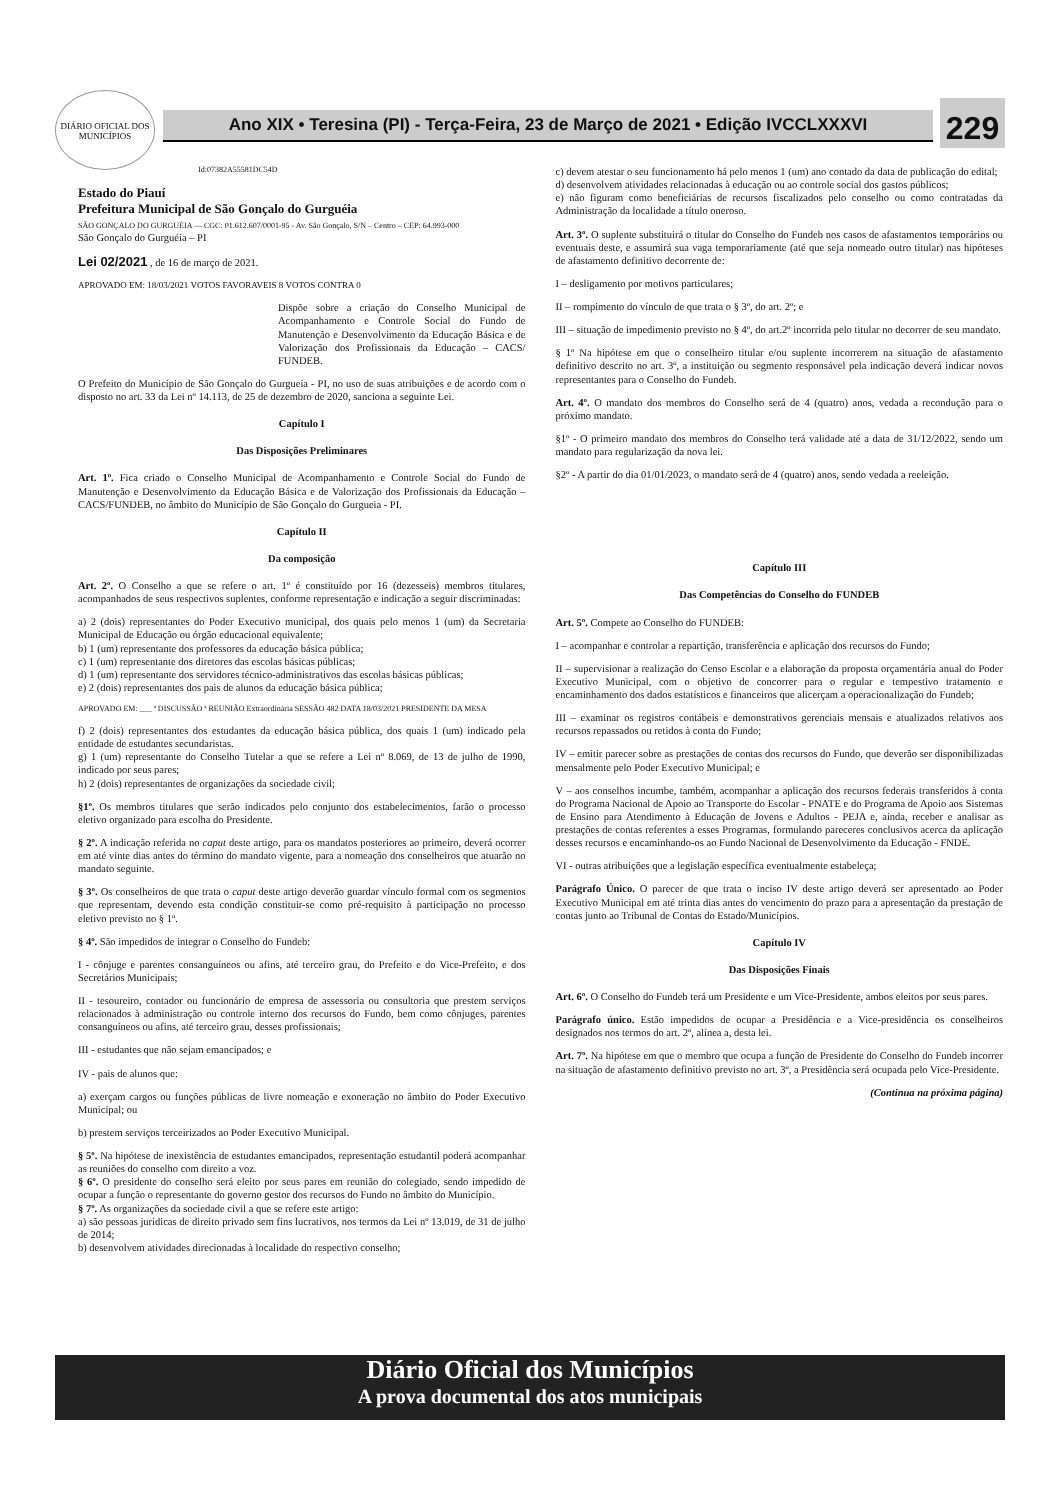DIÁRIO OFICIAL DOS MUNICÍPIOS
Ano XIX • Teresina (PI) - Terça-Feira, 23 de Março de 2021 • Edição IVCCLXXXVI
229
Id:07382A55581DC54D
Estado do Piauí
Prefeitura Municipal de São Gonçalo do Gurguéia
SÃO GONÇALO DO GURGUÉIA — CGC: 01.612.607/0001-95 - Av. São Gonçalo, S/N – Centro – CEP: 64.993-000
São Gonçalo do Gurguéia – PI
Lei 02/2021 , de 16 de março de 2021.
APROVADO EM: 18/03/2021 VOTOS FAVORAVEIS 8 VOTOS CONTRA 0
Dispõe sobre a criação do Conselho Municipal de Acompanhamento e Controle Social do Fundo de Manutenção e Desenvolvimento da Educação Básica e de Valorização dos Profissionais da Educação – CACS/ FUNDEB.
O Prefeito do Município de São Gonçalo do Gurgueia - PI, no uso de suas atribuições e de acordo com o disposto no art. 33 da Lei nº 14.113, de 25 de dezembro de 2020, sanciona a seguinte Lei.
Capítulo I
Das Disposições Preliminares
Art. 1º. Fica criado o Conselho Municipal de Acompanhamento e Controle Social do Fundo de Manutenção e Desenvolvimento da Educação Básica e de Valorização dos Profissionais da Educação – CACS/FUNDEB, no âmbito do Município de São Gonçalo do Gurgueia - PI.
Capítulo II
Da composição
Art. 2º. O Conselho a que se refere o art. 1º é constituído por 16 (dezesseis) membros titulares, acompanhados de seus respectivos suplentes, conforme representação e indicação a seguir discriminadas:
a) 2 (dois) representantes do Poder Executivo municipal, dos quais pelo menos 1 (um) da Secretaria Municipal de Educação ou órgão educacional equivalente;
b) 1 (um) representante dos professores da educação básica pública;
c) 1 (um) representante dos diretores das escolas básicas públicas;
d) 1 (um) representante dos servidores técnico-administrativos das escolas básicas públicas;
e) 2 (dois) representantes dos pais de alunos da educação básica pública;
APROVADO EM: ___ ª DISCUSSÃO ª REUNIÃO Extraordinária SESSÃO 482 DATA 18/03/2021 PRESIDENTE DA MESA
f) 2 (dois) representantes dos estudantes da educação básica pública, dos quais 1 (um) indicado pela entidade de estudantes secundaristas.
g) 1 (um) representante do Conselho Tutelar a que se refere a Lei nº 8.069, de 13 de julho de 1990, indicado por seus pares;
h) 2 (dois) representantes de organizações da sociedade civil;
§1º. Os membros titulares que serão indicados pelo conjunto dos estabelecimentos, farão o processo eletivo organizado para escolha do Presidente.
§ 2º. A indicação referida no caput deste artigo, para os mandatos posteriores ao primeiro, deverá ocorrer em até vinte dias antes do término do mandato vigente, para a nomeação dos conselheiros que atuarão no mandato seguinte.
§ 3º. Os conselheiros de que trata o caput deste artigo deverão guardar vínculo formal com os segmentos que representam, devendo esta condição constituir-se como pré-requisito à participação no processo eletivo previsto no § 1º.
§ 4º. São impedidos de integrar o Conselho do Fundeb:
I - cônjuge e parentes consanguíneos ou afins, até terceiro grau, do Prefeito e do Vice-Prefeito, e dos Secretários Municipais;
II - tesoureiro, contador ou funcionário de empresa de assessoria ou consultoria que prestem serviços relacionados à administração ou controle interno dos recursos do Fundo, bem como cônjuges, parentes consanguíneos ou afins, até terceiro grau, desses profissionais;
III - estudantes que não sejam emancipados; e
IV - pais de alunos que:
a) exerçam cargos ou funções públicas de livre nomeação e exoneração no âmbito do Poder Executivo Municipal; ou
b) prestem serviços terceirizados ao Poder Executivo Municipal.
§ 5º. Na hipótese de inexistência de estudantes emancipados, representação estudantil poderá acompanhar as reuniões do conselho com direito a voz.
§ 6º. O presidente do conselho será eleito por seus pares em reunião do colegiado, sendo impedido de ocupar a função o representante do governo gestor dos recursos do Fundo no âmbito do Município.
§ 7º. As organizações da sociedade civil a que se refere este artigo:
a) são pessoas jurídicas de direito privado sem fins lucrativos, nos termos da Lei nº 13.019, de 31 de julho de 2014;
b) desenvolvem atividades direcionadas à localidade do respectivo conselho;
c) devem atestar o seu funcionamento há pelo menos 1 (um) ano contado da data de publicação do edital;
d) desenvolvem atividades relacionadas à educação ou ao controle social dos gastos públicos;
e) não figuram como beneficiárias de recursos fiscalizados pelo conselho ou como contratadas da Administração da localidade a título oneroso.
Art. 3º. O suplente substituirá o titular do Conselho do Fundeb nos casos de afastamentos temporários ou eventuais deste, e assumirá sua vaga temporariamente (até que seja nomeado outro titular) nas hipóteses de afastamento definitivo decorrente de:
I – desligamento por motivos particulares;
II – rompimento do vínculo de que trata o § 3º, do art. 2º; e
III – situação de impedimento previsto no § 4º, do art.2º incorrida pelo titular no decorrer de seu mandato.
§ 1º Na hipótese em que o conselheiro titular e/ou suplente incorrerem na situação de afastamento definitivo descrito no art. 3º, a instituição ou segmento responsável pela indicação deverá indicar novos representantes para o Conselho do Fundeb.
Art. 4º. O mandato dos membros do Conselho será de 4 (quatro) anos, vedada a recondução para o próximo mandato.
§1º - O primeiro mandato dos membros do Conselho terá validade até a data de 31/12/2022, sendo um mandato para regularização da nova lei.
§2º - A partir do dia 01/01/2023, o mandato será de 4 (quatro) anos, sendo vedada a reeleição.
Capítulo III
Das Competências do Conselho do FUNDEB
Art. 5º. Compete ao Conselho do FUNDEB:
I – acompanhar e controlar a repartição, transferência e aplicação dos recursos do Fundo;
II – supervisionar a realização do Censo Escolar e a elaboração da proposta orçamentária anual do Poder Executivo Municipal, com o objetivo de concorrer para o regular e tempestivo tratamento e encaminhamento dos dados estatísticos e financeiros que alicerçam a operacionalização do Fundeb;
III – examinar os registros contábeis e demonstrativos gerenciais mensais e atualizados relativos aos recursos repassados ou retidos à conta do Fundo;
IV – emitir parecer sobre as prestações de contas dos recursos do Fundo, que deverão ser disponibilizadas mensalmente pelo Poder Executivo Municipal; e
V – aos conselhos incumbe, também, acompanhar a aplicação dos recursos federais transferidos à conta do Programa Nacional de Apoio ao Transporte do Escolar - PNATE e do Programa de Apoio aos Sistemas de Ensino para Atendimento à Educação de Jovens e Adultos - PEJA e, ainda, receber e analisar as prestações de contas referentes a esses Programas, formulando pareceres conclusivos acerca da aplicação desses recursos e encaminhando-os ao Fundo Nacional de Desenvolvimento da Educação - FNDE.
VI - outras atribuições que a legislação específica eventualmente estabeleça;
Parágrafo Único. O parecer de que trata o inciso IV deste artigo deverá ser apresentado ao Poder Executivo Municipal em até trinta dias antes do vencimento do prazo para a apresentação da prestação de contas junto ao Tribunal de Contas do Estado/Municípios.
Capítulo IV
Das Disposições Finais
Art. 6º. O Conselho do Fundeb terá um Presidente e um Vice-Presidente, ambos eleitos por seus pares.
Parágrafo único. Estão impedidos de ocupar a Presidência e a Vice-presidência os conselheiros designados nos termos do art. 2º, alínea a, desta lei.
Art. 7º. Na hipótese em que o membro que ocupa a função de Presidente do Conselho do Fundeb incorrer na situação de afastamento definitivo previsto no art. 3º, a Presidência será ocupada pelo Vice-Presidente.
(Continua na próxima página)
Diário Oficial dos Municípios
A prova documental dos atos municipais